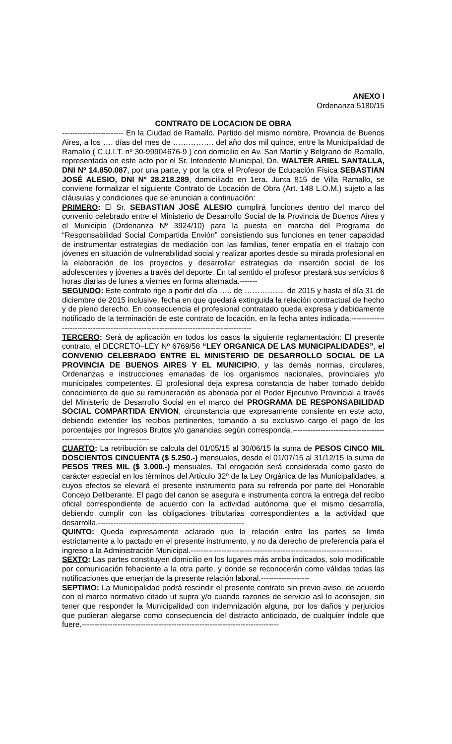ANEXO I
Ordenanza 5180/15
CONTRATO DE LOCACION DE OBRA
------------------------ En la Ciudad de Ramallo, Partido del mismo nombre, Provincia de Buenos Aires, a los …. días del mes de ……………. del año dos mil quince, entre la Municipalidad de Ramallo ( C.U.I.T. nº 30-99904676-9 ) con domicilio en Av. San Martín y Belgrano de Ramallo, representada en este acto por el Sr. Intendente Municipal, Dn. WALTER ARIEL SANTALLA, DNI Nº 14.850.087, por una parte, y por la otra el Profesor de Educación Física SEBASTIAN JOSÉ ALESIO, DNI Nº 28.218.289, domiciliado en 1era. Junta 815 de Villa Ramallo, se conviene formalizar el siguiente Contrato de Locación de Obra (Art. 148 L.O.M.) sujeto a las cláusulas y condiciones que se enuncian a continuación:
PRIMERO: El Sr. SEBASTIAN JOSÉ ALESIO cumplirá funciones dentro del marco del convenio celebrado entre el Ministerio de Desarrollo Social de la Provincia de Buenos Aires y el Municipio (Ordenanza Nº 3924/10) para la puesta en marcha del Programa de “Responsabilidad Social Compartida Envión” consistiendo sus funciones en tener capacidad de instrumentar estrategias de mediación con las familias, tener empatía en el trabajo con jóvenes en situación de vulnerabilidad social y realizar aportes desde su mirada profesional en la elaboración de los proyectos y desarrollar estrategias de inserción social de los adolescentes y jóvenes a través del deporte. En tal sentido el profesor prestará sus servicios 6 horas diarias de lunes a viernes en forma alternada.-------
SEGUNDO: Este contrato rige a partir del día ….. de ……………. de 2015 y hasta el día 31 de diciembre de 2015 inclusive, fecha en que quedará extinguida la relación contractual de hecho y de pleno derecho. En consecuencia el profesional contratado queda expresa y debidamente notificado de la terminación de este contrato de locación, en la fecha antes indicada.---------------------------------------------------------------------------------------
TERCERO: Será de aplicación en todos los casos la siguiente reglamentación: El presente contrato, el DECRETO–LEY Nº 6769/58 “LEY ORGANICA DE LAS MUNICIPALIDADES”, el CONVENIO CELEBRADO ENTRE EL MINISTERIO DE DESARROLLO SOCIAL DE LA PROVINCIA DE BUENOS AIRES Y EL MUNICIPIO, y las demás normas, circulares, Ordenanzas e instrucciones emanadas de los organismos nacionales, provinciales y/o municipales competentes. El profesional deja expresa constancia de haber tomado debido conocimiento de que su remuneración es abonada por el Poder Ejecutivo Provincial a través del Ministerio de Desarrollo Social en el marco del PROGRAMA DE RESPONSABILIDAD SOCIAL COMPARTIDA ENVION, circunstancia que expresamente consiente en este acto, debiendo extender los recibos pertinentes, tomando a su exclusivo cargo el pago de los porcentajes por Ingresos Brutos y/o ganancias según corresponda.----------------------------------------------------------------------
CUARTO: La retribución se calcula del 01/05/15 al 30/06/15 la suma de PESOS CINCO MIL DOSCIENTOS CINCUENTA ($ 5.250.-) mensuales, desde el 01/07/15 al 31/12/15 la suma de PESOS TRES MIL ($ 3.000.-) mensuales. Tal erogación será considerada como gasto de carácter especial en los términos del Artículo 32º de la Ley Orgánica de las Municipalidades, a cuyos efectos se elevará el presente instrumento para su refrenda por parte del Honorable Concejo Deliberante. El pago del canon se asegura e instrumenta contra la entrega del recibo oficial correspondiente de acuerdo con la actividad autónoma que el mismo desarrolla, debiendo cumplir con las obligaciones tributarias correspondientes a la actividad que desarrolla.---------------------------------------------------------
QUINTO: Queda expresamente aclarado que la relación entre las partes se limita estrictamente a lo pactado en el presente instrumento, y no da derecho de preferencia para el ingreso a la Administración Municipal.-------------------------------------------------------------------
SEXTO: Las partes constituyen domicilio en los lugares más arriba indicados, solo modificable por comunicación fehaciente a la otra parte, y donde se reconocerán como válidas todas las notificaciones que emerjan de la presente relación laboral.-------------------
SEPTIMO: La Municipalidad podrá rescindir el presente contrato sin previo aviso, de acuerdo con el marco normativo citado ut supra y/o cuando razones de servicio así lo aconsejen, sin tener que responder la Municipalidad con indemnización alguna, por los daños y perjuicios que pudieran alegarse como consecuencia del distracto anticipado, de cualquier índole que fuere.-----------------------------------------------------------------------------